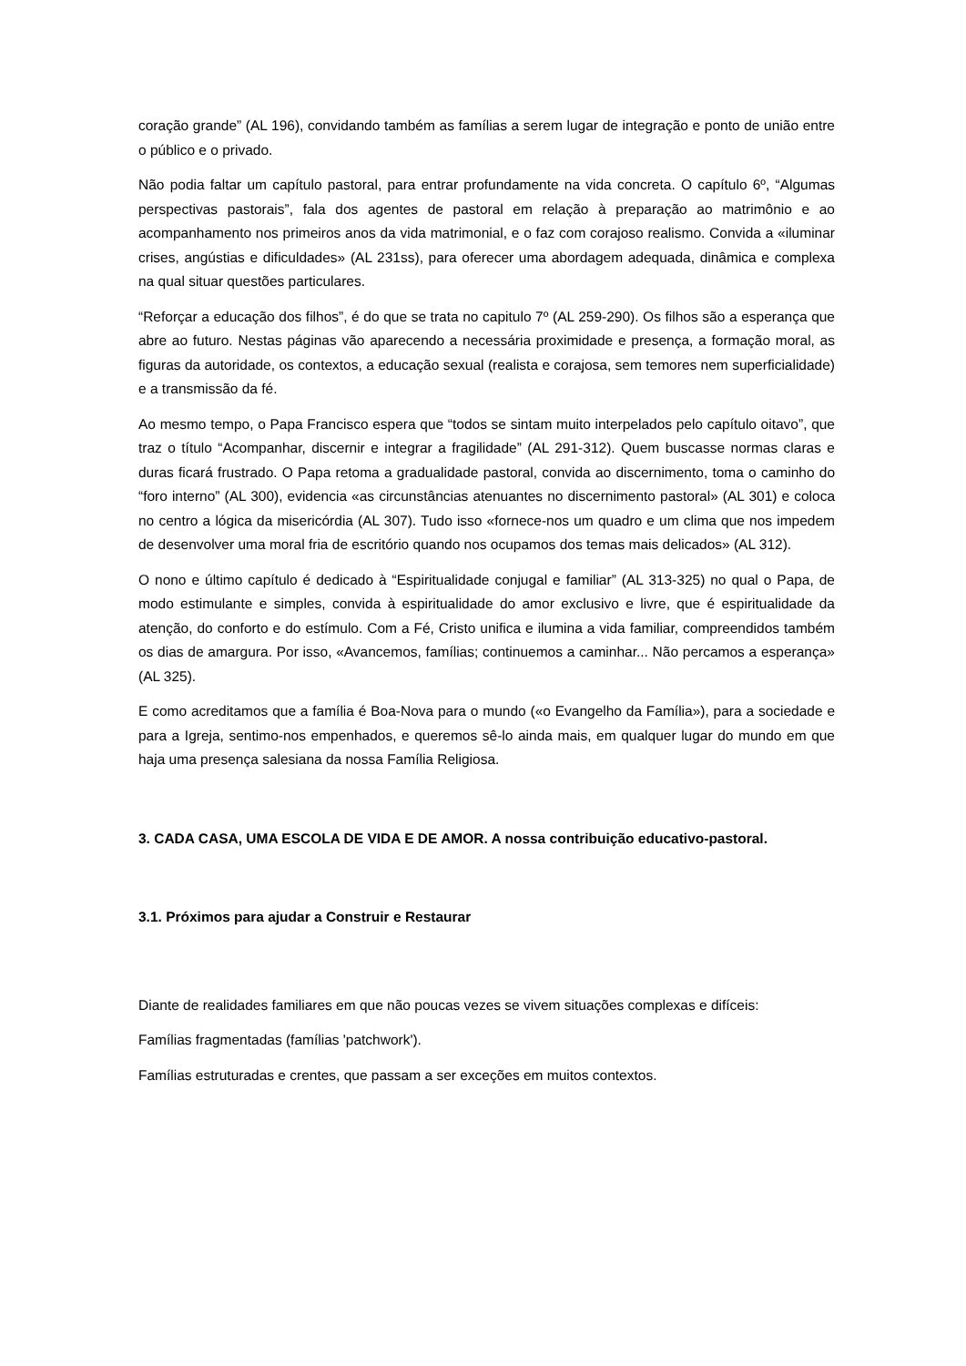coração grande” (AL 196), convidando também as famílias a serem lugar de integração e ponto de união entre o público e o privado.
Não podia faltar um capítulo pastoral, para entrar profundamente na vida concreta. O capítulo 6º, “Algumas perspectivas pastorais”, fala dos agentes de pastoral em relação à preparação ao matrimônio e ao acompanhamento nos primeiros anos da vida matrimonial, e o faz com corajoso realismo. Convida a «iluminar crises, angústias e dificuldades» (AL 231ss), para oferecer uma abordagem adequada, dinâmica e complexa na qual situar questões particulares.
“Reforçar a educação dos filhos”, é do que se trata no capitulo 7º (AL 259-290). Os filhos são a esperança que abre ao futuro. Nestas páginas vão aparecendo a necessária proximidade e presença, a formação moral, as figuras da autoridade, os contextos, a educação sexual (realista e corajosa, sem temores nem superficialidade) e a transmissão da fé.
Ao mesmo tempo, o Papa Francisco espera que “todos se sintam muito interpelados pelo capítulo oitavo”, que traz o título “Acompanhar, discernir e integrar a fragilidade” (AL 291-312). Quem buscasse normas claras e duras ficará frustrado. O Papa retoma a gradualidade pastoral, convida ao discernimento, toma o caminho do “foro interno” (AL 300), evidencia «as circunstâncias atenuantes no discernimento pastoral» (AL 301) e coloca no centro a lógica da misericórdia (AL 307). Tudo isso «fornece-nos um quadro e um clima que nos impedem de desenvolver uma moral fria de escritório quando nos ocupamos dos temas mais delicados» (AL 312).
O nono e último capítulo é dedicado à “Espiritualidade conjugal e familiar” (AL 313-325) no qual o Papa, de modo estimulante e simples, convida à espiritualidade do amor exclusivo e livre, que é espiritualidade da atenção, do conforto e do estímulo. Com a Fé, Cristo unifica e ilumina a vida familiar, compreendidos também os dias de amargura. Por isso, «Avancemos, famílias; continuemos a caminhar... Não percamos a esperança» (AL 325).
E como acreditamos que a família é Boa-Nova para o mundo («o Evangelho da Família»), para a sociedade e para a Igreja, sentimo-nos empenhados, e queremos sê-lo ainda mais, em qualquer lugar do mundo em que haja uma presença salesiana da nossa Família Religiosa.
3. CADA CASA, UMA ESCOLA DE VIDA E DE AMOR. A nossa contribuição educativo-pastoral.
3.1. Próximos para ajudar a Construir e Restaurar
Diante de realidades familiares em que não poucas vezes se vivem situações complexas e difíceis:
Famílias fragmentadas (famílias 'patchwork').
Famílias estruturadas e crentes, que passam a ser exceções em muitos contextos.